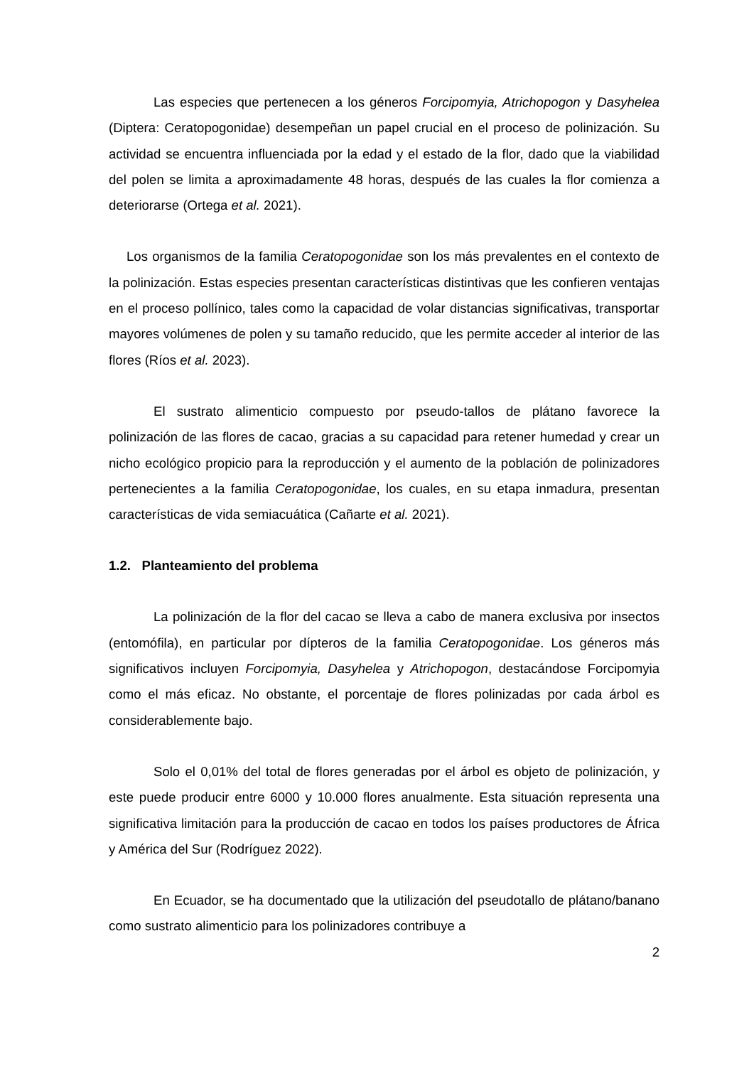Las especies que pertenecen a los géneros Forcipomyia, Atrichopogon y Dasyhelea (Diptera: Ceratopogonidae) desempeñan un papel crucial en el proceso de polinización. Su actividad se encuentra influenciada por la edad y el estado de la flor, dado que la viabilidad del polen se limita a aproximadamente 48 horas, después de las cuales la flor comienza a deteriorarse (Ortega et al. 2021).
Los organismos de la familia Ceratopogonidae son los más prevalentes en el contexto de la polinización. Estas especies presentan características distintivas que les confieren ventajas en el proceso pollínico, tales como la capacidad de volar distancias significativas, transportar mayores volúmenes de polen y su tamaño reducido, que les permite acceder al interior de las flores (Ríos et al. 2023).
El sustrato alimenticio compuesto por pseudo-tallos de plátano favorece la polinización de las flores de cacao, gracias a su capacidad para retener humedad y crear un nicho ecológico propicio para la reproducción y el aumento de la población de polinizadores pertenecientes a la familia Ceratopogonidae, los cuales, en su etapa inmadura, presentan características de vida semiacuática (Cañarte et al. 2021).
1.2. Planteamiento del problema
La polinización de la flor del cacao se lleva a cabo de manera exclusiva por insectos (entomófila), en particular por dípteros de la familia Ceratopogonidae. Los géneros más significativos incluyen Forcipomyia, Dasyhelea y Atrichopogon, destacándose Forcipomyia como el más eficaz. No obstante, el porcentaje de flores polinizadas por cada árbol es considerablemente bajo.
Solo el 0,01% del total de flores generadas por el árbol es objeto de polinización, y este puede producir entre 6000 y 10.000 flores anualmente. Esta situación representa una significativa limitación para la producción de cacao en todos los países productores de África y América del Sur (Rodríguez 2022).
En Ecuador, se ha documentado que la utilización del pseudotallo de plátano/banano como sustrato alimenticio para los polinizadores contribuye a
2